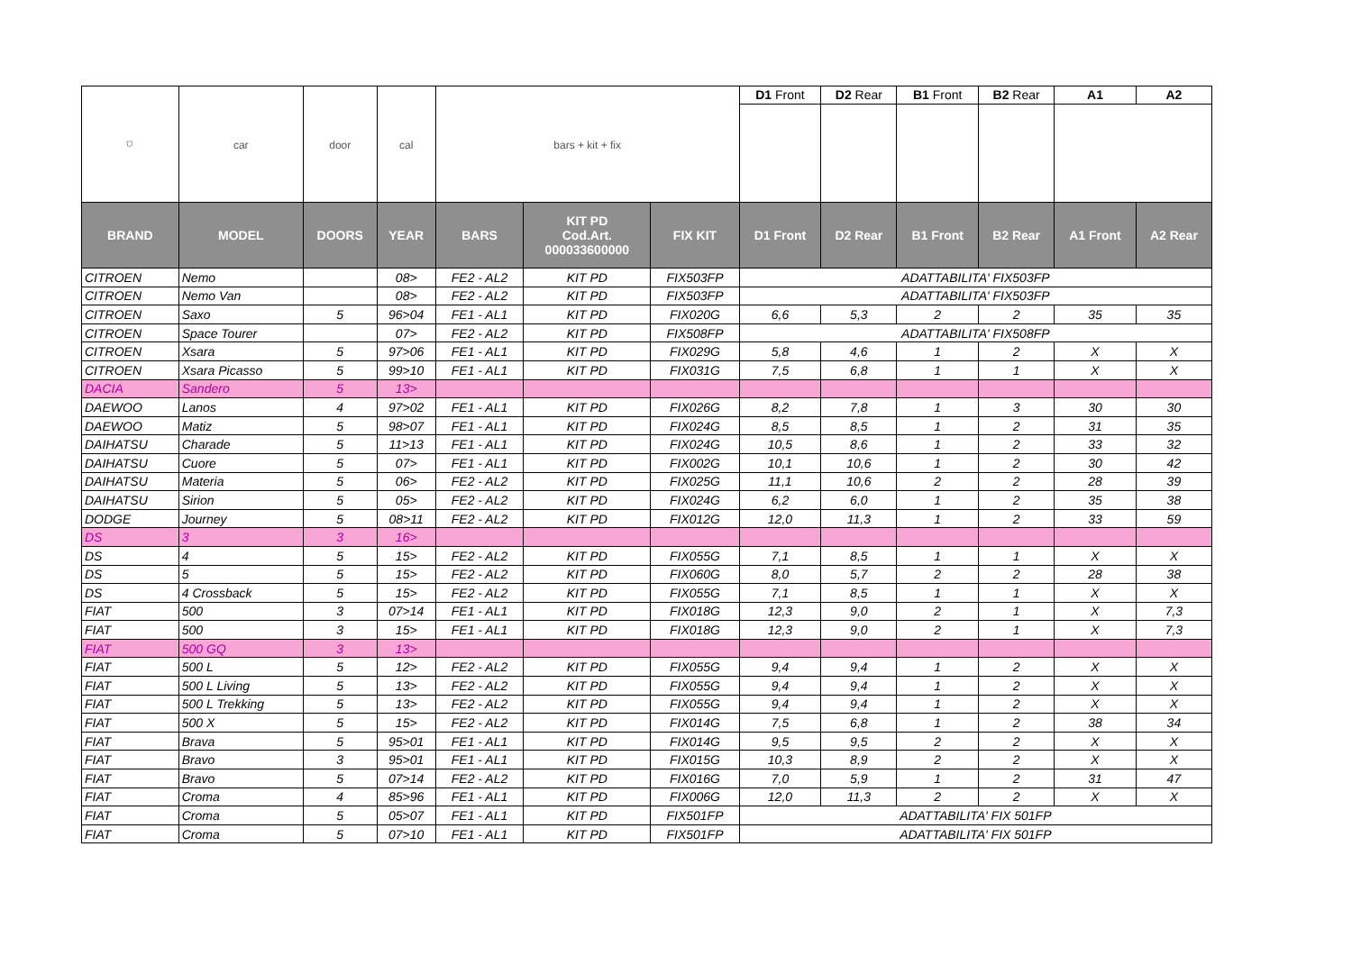| ⛉ | car | door | cal | bars + kit + fix | | | D1 Front | D2 Rear | B1 Front | B2 Rear | A1 | A2 |
| BRAND | MODEL | DOORS | YEAR | BARS | KIT PD Cod.Art. 000033600000 | FIX KIT | D1 Front | D2 Rear | B1 Front | B2 Rear | A1 Front | A2 Rear |
| CITROEN | Nemo | | 08> | FE2 - AL2 | KIT PD | FIX503FP | ADATTABILITA' FIX503FP | | | | | |
| CITROEN | Nemo Van | | 08> | FE2 - AL2 | KIT PD | FIX503FP | ADATTABILITA' FIX503FP | | | | | |
| CITROEN | Saxo | 5 | 96>04 | FE1 - AL1 | KIT PD | FIX020G | 6,6 | 5,3 | 2 | 2 | 35 | 35 |
| CITROEN | Space Tourer | | 07> | FE2 - AL2 | KIT PD | FIX508FP | ADATTABILITA' FIX508FP | | | | | |
| CITROEN | Xsara | 5 | 97>06 | FE1 - AL1 | KIT PD | FIX029G | 5,8 | 4,6 | 1 | 2 | X | X |
| CITROEN | Xsara Picasso | 5 | 99>10 | FE1 - AL1 | KIT PD | FIX031G | 7,5 | 6,8 | 1 | 1 | X | X |
| DACIA | Sandero | 5 | 13> | | | | | | | | | |
| DAEWOO | Lanos | 4 | 97>02 | FE1 - AL1 | KIT PD | FIX026G | 8,2 | 7,8 | 1 | 3 | 30 | 30 |
| DAEWOO | Matiz | 5 | 98>07 | FE1 - AL1 | KIT PD | FIX024G | 8,5 | 8,5 | 1 | 2 | 31 | 35 |
| DAIHATSU | Charade | 5 | 11>13 | FE1 - AL1 | KIT PD | FIX024G | 10,5 | 8,6 | 1 | 2 | 33 | 32 |
| DAIHATSU | Cuore | 5 | 07> | FE1 - AL1 | KIT PD | FIX002G | 10,1 | 10,6 | 1 | 2 | 30 | 42 |
| DAIHATSU | Materia | 5 | 06> | FE2 - AL2 | KIT PD | FIX025G | 11,1 | 10,6 | 2 | 2 | 28 | 39 |
| DAIHATSU | Sirion | 5 | 05> | FE2 - AL2 | KIT PD | FIX024G | 6,2 | 6,0 | 1 | 2 | 35 | 38 |
| DODGE | Journey | 5 | 08>11 | FE2 - AL2 | KIT PD | FIX012G | 12,0 | 11,3 | 1 | 2 | 33 | 59 |
| DS | 3 | 3 | 16> | | | | | | | | | |
| DS | 4 | 5 | 15> | FE2 - AL2 | KIT PD | FIX055G | 7,1 | 8,5 | 1 | 1 | X | X |
| DS | 5 | 5 | 15> | FE2 - AL2 | KIT PD | FIX060G | 8,0 | 5,7 | 2 | 2 | 28 | 38 |
| DS | 4 Crossback | 5 | 15> | FE2 - AL2 | KIT PD | FIX055G | 7,1 | 8,5 | 1 | 1 | X | X |
| FIAT | 500 | 3 | 07>14 | FE1 - AL1 | KIT PD | FIX018G | 12,3 | 9,0 | 2 | 1 | X | 7,3 |
| FIAT | 500 | 3 | 15> | FE1 - AL1 | KIT PD | FIX018G | 12,3 | 9,0 | 2 | 1 | X | 7,3 |
| FIAT | 500 GQ | 3 | 13> | | | | | | | | | |
| FIAT | 500 L | 5 | 12> | FE2 - AL2 | KIT PD | FIX055G | 9,4 | 9,4 | 1 | 2 | X | X |
| FIAT | 500 L Living | 5 | 13> | FE2 - AL2 | KIT PD | FIX055G | 9,4 | 9,4 | 1 | 2 | X | X |
| FIAT | 500 L Trekking | 5 | 13> | FE2 - AL2 | KIT PD | FIX055G | 9,4 | 9,4 | 1 | 2 | X | X |
| FIAT | 500 X | 5 | 15> | FE2 - AL2 | KIT PD | FIX014G | 7,5 | 6,8 | 1 | 2 | 38 | 34 |
| FIAT | Brava | 5 | 95>01 | FE1 - AL1 | KIT PD | FIX014G | 9,5 | 9,5 | 2 | 2 | X | X |
| FIAT | Bravo | 3 | 95>01 | FE1 - AL1 | KIT PD | FIX015G | 10,3 | 8,9 | 2 | 2 | X | X |
| FIAT | Bravo | 5 | 07>14 | FE2 - AL2 | KIT PD | FIX016G | 7,0 | 5,9 | 1 | 2 | 31 | 47 |
| FIAT | Croma | 4 | 85>96 | FE1 - AL1 | KIT PD | FIX006G | 12,0 | 11,3 | 2 | 2 | X | X |
| FIAT | Croma | 5 | 05>07 | FE1 - AL1 | KIT PD | FIX501FP | ADATTABILITA' FIX 501FP | | | | | |
| FIAT | Croma | 5 | 07>10 | FE1 - AL1 | KIT PD | FIX501FP | ADATTABILITA' FIX 501FP | | | | | |